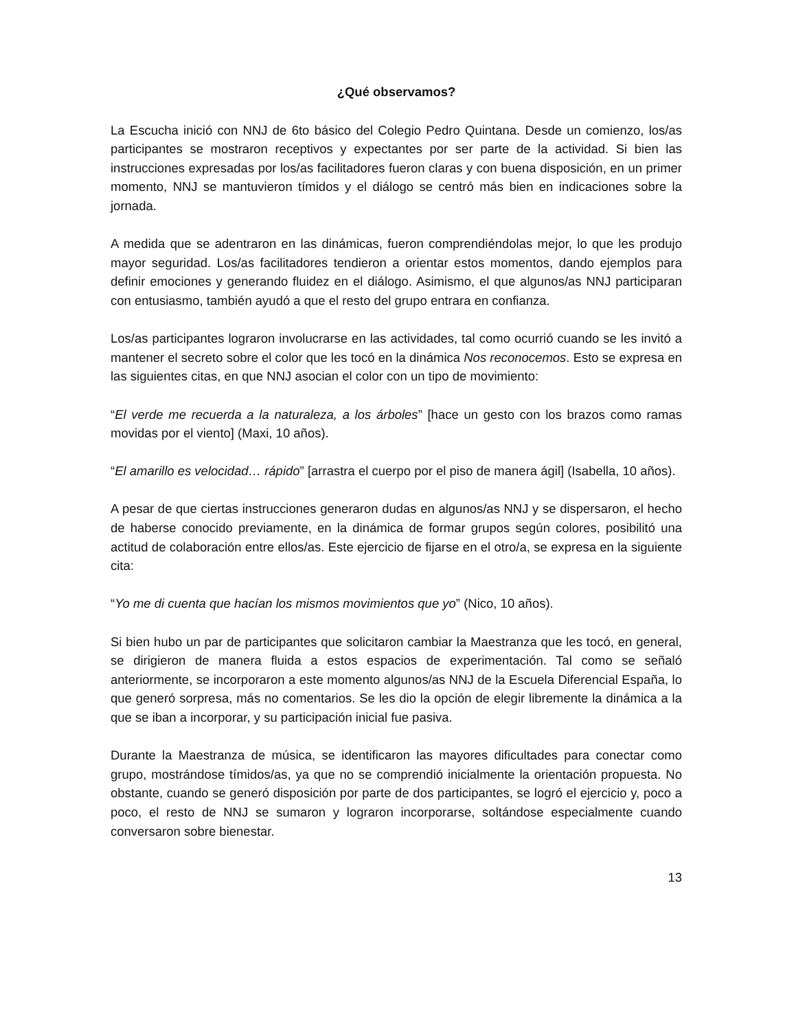¿Qué observamos?
La Escucha inició con NNJ de 6to básico del Colegio Pedro Quintana. Desde un comienzo, los/as participantes se mostraron receptivos y expectantes por ser parte de la actividad. Si bien las instrucciones expresadas por los/as facilitadores fueron claras y con buena disposición, en un primer momento, NNJ se mantuvieron tímidos y el diálogo se centró más bien en indicaciones sobre la jornada.
A medida que se adentraron en las dinámicas, fueron comprendiéndolas mejor, lo que les produjo mayor seguridad. Los/as facilitadores tendieron a orientar estos momentos, dando ejemplos para definir emociones y generando fluidez en el diálogo. Asimismo, el que algunos/as NNJ participaran con entusiasmo, también ayudó a que el resto del grupo entrara en confianza.
Los/as participantes lograron involucrarse en las actividades, tal como ocurrió cuando se les invitó a mantener el secreto sobre el color que les tocó en la dinámica Nos reconocemos. Esto se expresa en las siguientes citas, en que NNJ asocian el color con un tipo de movimiento:
“El verde me recuerda a la naturaleza, a los árboles” [hace un gesto con los brazos como ramas movidas por el viento] (Maxi, 10 años).
“El amarillo es velocidad… rápido” [arrastra el cuerpo por el piso de manera ágil] (Isabella, 10 años).
A pesar de que ciertas instrucciones generaron dudas en algunos/as NNJ y se dispersaron, el hecho de haberse conocido previamente, en la dinámica de formar grupos según colores, posibilitó una actitud de colaboración entre ellos/as. Este ejercicio de fijarse en el otro/a, se expresa en la siguiente cita:
“Yo me di cuenta que hacían los mismos movimientos que yo” (Nico, 10 años).
Si bien hubo un par de participantes que solicitaron cambiar la Maestranza que les tocó, en general, se dirigieron de manera fluida a estos espacios de experimentación. Tal como se señaló anteriormente, se incorporaron a este momento algunos/as NNJ de la Escuela Diferencial España, lo que generó sorpresa, más no comentarios. Se les dio la opción de elegir libremente la dinámica a la que se iban a incorporar, y su participación inicial fue pasiva.
Durante la Maestranza de música, se identificaron las mayores dificultades para conectar como grupo, mostrándose tímidos/as, ya que no se comprendió inicialmente la orientación propuesta. No obstante, cuando se generó disposición por parte de dos participantes, se logró el ejercicio y, poco a poco, el resto de NNJ se sumaron y lograron incorporarse, soltándose especialmente cuando conversaron sobre bienestar.
13